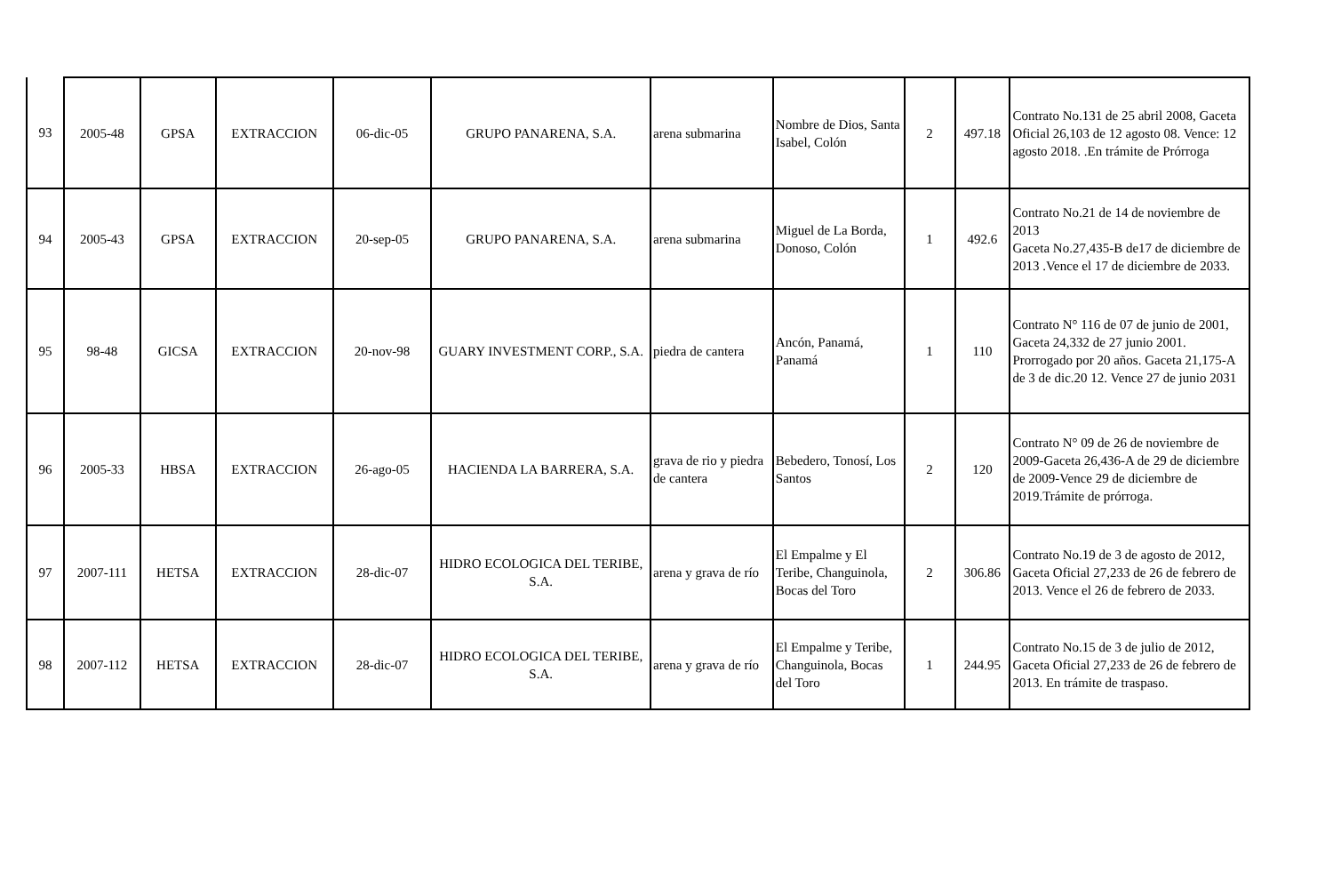| 93 | 2005-48 | GPSA | EXTRACCION | 06-dic-05 | GRUPO PANARENA, S.A. | arena submarina | Nombre de Dios, Santa Isabel, Colón | 2 | 497.18 | Contrato No.131 de 25 abril 2008, Gaceta Oficial 26,103 de 12 agosto 08. Vence: 12 agosto 2018. .En trámite de Prórroga |
| 94 | 2005-43 | GPSA | EXTRACCION | 20-sep-05 | GRUPO PANARENA, S.A. | arena submarina | Miguel de La Borda, Donoso, Colón | 1 | 492.6 | Contrato No.21 de 14 de noviembre de 2013 Gaceta No.27,435-B de17 de diciembre de 2013 .Vence el 17 de diciembre de 2033. |
| 95 | 98-48 | GICSA | EXTRACCION | 20-nov-98 | GUARY INVESTMENT CORP., S.A. | piedra de cantera | Ancón, Panamá, Panamá | 1 | 110 | Contrato N° 116 de 07 de junio de 2001, Gaceta 24,332 de 27 junio 2001. Prorrogado por 20 años. Gaceta 21,175-A de 3 de dic.20 12. Vence 27 de junio 2031 |
| 96 | 2005-33 | HBSA | EXTRACCION | 26-ago-05 | HACIENDA LA BARRERA, S.A. | grava de rio y piedra de cantera | Bebedero, Tonosí, Los Santos | 2 | 120 | Contrato N° 09 de 26 de noviembre de 2009-Gaceta 26,436-A de 29 de diciembre de 2009-Vence 29 de diciembre de 2019.Trámite de prórroga. |
| 97 | 2007-111 | HETSA | EXTRACCION | 28-dic-07 | HIDRO ECOLOGICA DEL TERIBE, S.A. | arena y grava de río | El Empalme y El Teribe, Changuinola, Bocas del Toro | 2 | 306.86 | Contrato No.19 de 3 de agosto de 2012, Gaceta Oficial 27,233 de 26 de febrero de 2013. Vence el 26 de febrero de 2033. |
| 98 | 2007-112 | HETSA | EXTRACCION | 28-dic-07 | HIDRO ECOLOGICA DEL TERIBE, S.A. | arena y grava de río | El Empalme y Teribe, Changuinola, Bocas del Toro | 1 | 244.95 | Contrato No.15 de 3 de julio de 2012, Gaceta Oficial 27,233 de 26 de febrero de 2013. En trámite de traspaso. |